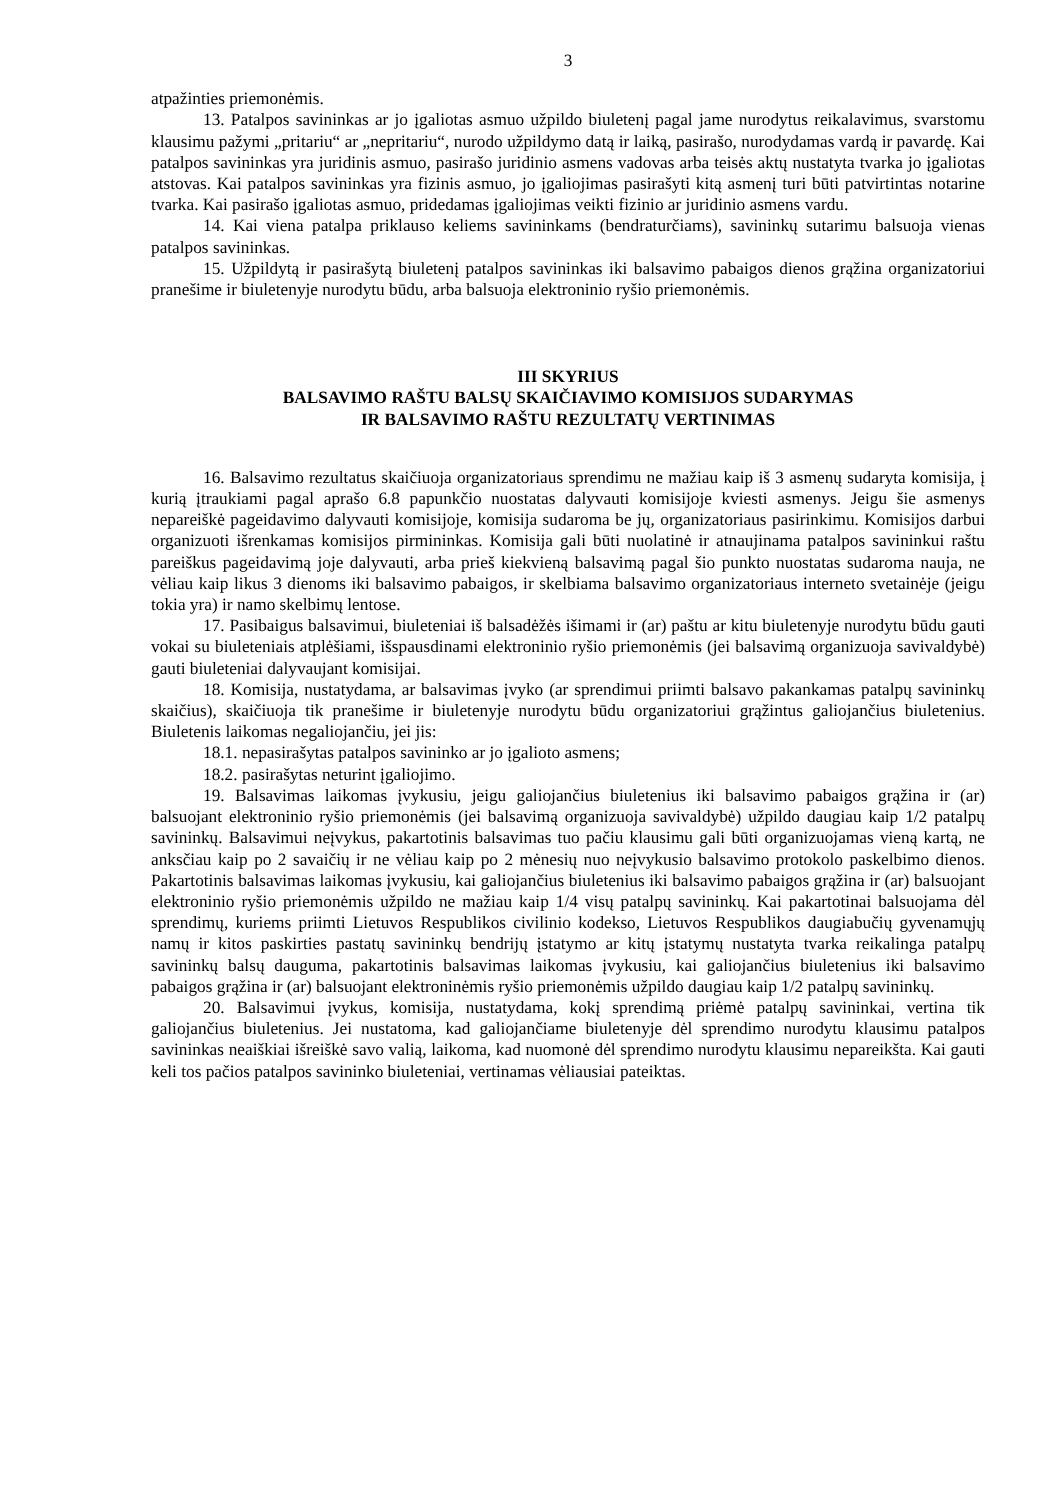3
atpažinties priemonėmis.
13. Patalpos savininkas ar jo įgaliotas asmuo užpildo biuletenį pagal jame nurodytus reikalavimus, svarstomu klausimu pažymi „pritariu“ ar „nepritariu“, nurodo užpildymo datą ir laiką, pasirašo, nurodydamas vardą ir pavardę. Kai patalpos savininkas yra juridinis asmuo, pasirašo juridinio asmens vadovas arba teisės aktų nustatyta tvarka jo įgaliotas atstovas. Kai patalpos savininkas yra fizinis asmuo, jo įgaliojimas pasirašyti kitą asmenį turi būti patvirtintas notarine tvarka. Kai pasirašo įgaliotas asmuo, pridedamas įgaliojimas veikti fizinio ar juridinio asmens vardu.
14. Kai viena patalpa priklauso keliems savininkams (bendraturčiams), savininkų sutarimu balsuoja vienas patalpos savininkas.
15. Užpildytą ir pasirašytą biuletenį patalpos savininkas iki balsavimo pabaigos dienos grąžina organizatoriui pranešime ir biuletenyje nurodytu būdu, arba balsuoja elektroninio ryšio priemonėmis.
III SKYRIUS
BALSAVIMO RAŠTU BALSŲ SKAIČIAVIMO KOMISIJOS SUDARYMAS
IR BALSAVIMO RAŠTU REZULTATŲ VERTINIMAS
16. Balsavimo rezultatus skaičiuoja organizatoriaus sprendimu ne mažiau kaip iš 3 asmenų sudaryta komisija, į kurią įtraukiami pagal aprašo 6.8 papunkčio nuostatas dalyvauti komisijoje kviesti asmenys. Jeigu šie asmenys nepareiškė pageidavimo dalyvauti komisijoje, komisija sudaroma be jų, organizatoriaus pasirinkimu. Komisijos darbui organizuoti išrenkamas komisijos pirmininkas. Komisija gali būti nuolatinė ir atnaujinama patalpos savininkui raštu pareiškus pageidavimą joje dalyvauti, arba prieš kiekvieną balsavimą pagal šio punkto nuostatas sudaroma nauja, ne vėliau kaip likus 3 dienoms iki balsavimo pabaigos, ir skelbiama balsavimo organizatoriaus interneto svetainėje (jeigu tokia yra) ir namo skelbimų lentose.
17. Pasibaigus balsavimui, biuleteniai iš balsadėžės išimami ir (ar) paštu ar kitu biuletenyje nurodytu būdu gauti vokai su biuleteniais atplėšiami, išspausdinami elektroninio ryšio priemonėmis (jei balsavimą organizuoja savivaldybė) gauti biuleteniai dalyvaujant komisijai.
18. Komisija, nustatydama, ar balsavimas įvyko (ar sprendimui priimti balsavo pakankamas patalpų savininkų skaičius), skaičiuoja tik pranešime ir biuletenyje nurodytu būdu organizatoriui grąžintus galiojančius biuletenius. Biuletenis laikomas negaliojančiu, jei jis:
18.1. nepasirašytas patalpos savininko ar jo įgalioto asmens;
18.2. pasirašytas neturint įgaliojimo.
19. Balsavimas laikomas įvykusiu, jeigu galiojančius biuletenius iki balsavimo pabaigos grąžina ir (ar) balsuojant elektroninio ryšio priemonėmis (jei balsavimą organizuoja savivaldybė) užpildo daugiau kaip 1/2 patalpų savininkų. Balsavimui neįvykus, pakartotinis balsavimas tuo pačiu klausimu gali būti organizuojamas vieną kartą, ne anksčiau kaip po 2 savaičių ir ne vėliau kaip po 2 mėnesių nuo neįvykusio balsavimo protokolo paskelbimo dienos. Pakartotinis balsavimas laikomas įvykusiu, kai galiojančius biuletenius iki balsavimo pabaigos grąžina ir (ar) balsuojant elektroninio ryšio priemonėmis užpildo ne mažiau kaip 1/4 visų patalpų savininkų. Kai pakartotinai balsuojama dėl sprendimų, kuriems priimti Lietuvos Respublikos civilinio kodekso, Lietuvos Respublikos daugiabučių gyvenamųjų namų ir kitos paskirties pastatų savininkų bendrijų įstatymo ar kitų įstatymų nustatyta tvarka reikalinga patalpų savininkų balsų dauguma, pakartotinis balsavimas laikomas įvykusiu, kai galiojančius biuletenius iki balsavimo pabaigos grąžina ir (ar) balsuojant elektroninėmis ryšio priemonėmis užpildo daugiau kaip 1/2 patalpų savininkų.
20. Balsavimui įvykus, komisija, nustatydama, kokį sprendimą priėmė patalpų savininkai, vertina tik galiojančius biuletenius. Jei nustatoma, kad galiojančiame biuletenyje dėl sprendimo nurodytu klausimu patalpos savininkas neaiškiai išreiškė savo valią, laikoma, kad nuomonė dėl sprendimo nurodytu klausimu nepareikšta. Kai gauti keli tos pačios patalpos savininko biuleteniai, vertinamas vėliausiai pateiktas.